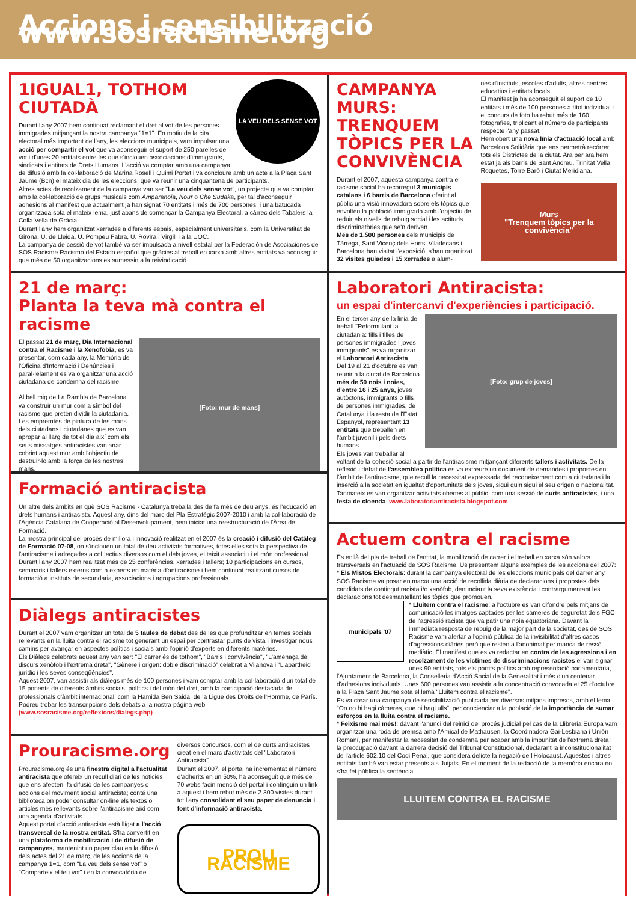Accions i sensibilització www.sosracisme.org
LA VEU DELS SENSE VOT
1IGUAL1, TOTHOM CIUTADÀ
Durant l'any 2007 hem continuat reclamant el dret al vot de les persones immigrades mitjançant la nostra campanya "1=1". En motiu de la cita electoral més important de l'any, les eleccions municipals, vam impulsar una acció per compartir el vot que va aconseguir el suport de 250 parelles de vot i d'unes 20 entitats entre les que s'inclouen associacions d'immigrants, sindicats i entitats de Drets Humans. L'acció va comptar amb una campanya de difusió amb la col·laboració de Marina Rosell i Quimi Portet i va concloure amb un acte a la Plaça Sant Jaume (Bcn) el mateix dia de les eleccions, que va reunir una cinquantena de participants.
Altres actes de recolzament de la campanya van ser "La veu dels sense vot", un projecte que va comptar amb la col·laboració de grups musicals com Amparanoia, Nour o Che Sudaka, per tal d'aconseguir adhesions al manifest que actualment ja han signat 70 entitats i més de 700 persones; i una batucada organitzada sota el mateix lema, just abans de començar la Campanya Electoral, a càrrec dels Tabalers la Colla Vella de Gràcia.
Durant l'any hem organitzat xerrades a diferents espais, especialment universitaris, com la Universtitat de Girona, U. de Lleida, U. Pompeu Fabra, U. Rovira i Virgili i a la UOC.
La campanya de cessió de vot també va ser impulsada a nivell estatal per la Federación de Asociaciones de SOS Racisme Racismo del Estado español que gràcies al treball en xarxa amb altres entitats va aconseguir que més de 50 organitzacions es sumessin a la reivindicació
21 de març:
Planta la teva mà contra el racisme
[Foto: mur de mans]
El passat 21 de març, Dia Internacional contra el Racisme i la Xenofòbia, es va presentar, com cada any, la Memòria de l'Oficina d'Informació i Denúncies i paral·lelament es va organitzar una acció ciutadana de condemna del racisme.
Al bell mig de La Rambla de Barcelona va construir un mur com a símbol del racisme que pretén dividir la ciutadania. Les empremtes de pintura de les mans dels ciutadans i ciutadanes que es van apropar al llarg de tot el dia així com els seus missatges antiracistes van anar cobrint aquest mur amb l'objectiu de destruir-lo amb la força de les nostres mans.
Formació antiracista
Un altre dels àmbits en què SOS Racisme - Catalunya treballa des de fa més de deu anys, és l'educació en drets humans i antiracista. Aquest any, dins del marc del Pla Estratègic 2007-2010 i amb la col·laboració de l'Agència Catalana de Cooperació al Desenvolupament, hem iniciat una reestructuració de l'Àrea de Formació.
La mostra principal del procés de millora i innovació realitzat en el 2007 és la creació i difusió del Catàleg de Formació 07-08, on s'inclouen un total de deu activitats formatives, totes elles sota la perspectiva de l'antiracisme i adreçades a col·lectius diversos com el dels joves, el teixit associatiu i el món professional.
Durant l'any 2007 hem realitzat més de 25 conferències, xerrades i tallers; 10 participacions en cursos, seminaris i tallers externs com a experts en matèria d'antiracisme i hem continuat realitzant cursos de formació a instituts de secundaria, associacions i agrupacions professionals.
Diàlegs antiracistes
Durant el 2007 vam organitzar un total de 5 taules de debat des de les que profunditzar en temes socials rellevants en la lluita contra el racisme tot generant un espai per contrastar punts de vista i investigar nous camins per avançar en aspectes polítics i socials amb l'opinió d'experts en diferents matèries.
Els Diàlegs celebrats aquest any van ser: "El carrer és de tothom", "Barris i convivència", "L'amenaça del discurs xenòfob i l'extrema dreta", "Gènere i origen: doble discriminació" celebrat a Vilanova i "L'apartheid jurídic i les seves conseqüències".
Aquest 2007, van assistir als diàlegs més de 100 persones i vam comptar amb la col·laboració d'un total de 15 ponents de diferents àmbits socials, polítics i del món del dret, amb la participació destacada de professionals d'àmbit internacional, com la Hamida Ben Saida, de la Ligue des Droits de l'Homme, de París. Podreu trobar les transcripcions dels debats a la nostra pàgina web (www.sosracisme.org/reflexions/dialegs.php).
Prouracisme.org
Prouracisme.org és una finestra digital a l'actualitat antiracista que ofereix un recull diari de les noticies que ens afecten; fa difusió de les campanyes o accions del moviment social antiracista; conté una biblioteca on poder consultar on-line els textos o articles més rellevants sobre l'antiracisme així com una agenda d'activitats.
Aquest portal d'acció antiracista està lligat a l'acció transversal de la nostra entitat. S'ha convertit en una plataforma de mobilització i de difusió de campanyes, mantenint un paper clau en la difusió dels actes del 21 de març, de les accions de la campanya 1=1, com "La veu dels sense vot" o "Comparteix el teu vot" i en la convocatòria de
diversos concursos, com el de curts antiracistes creat en el marc d'activitats del "Laboratori Antiracista".
Durant el 2007, el portal ha incrementat el número d'adherits en un 50%, ha aconseguit que més de 70 webs facin menció del portal i continguin un link a aquest i hem rebut més de 2.300 visites durant tot l'any consolidant el seu paper de denuncia i font d'informació antiracista.
PROU RACISME
CAMPANYA MURS: TRENQUEM TÒPICS PER LA CONVIVÈNCIA
Durant el 2007, aquesta campanya contra el racisme social ha recorregut 3 municipis catalans i 6 barris de Barcelona oferint al públic una visió innovadora sobre els tòpics que envolten la població immigrada amb l'objectiu de reduir els nivells de rebuig social i les actituds discriminatòries que se'n deriven.
Més de 1.500 persones dels municipis de Tàrrega, Sant Vicenç dels Horts, Viladecans i Barcelona han visitat l'exposició, s'han organitzat 32 visites guiades i 15 xerrades a alum-
nes d'instituts, escoles d'adults, altres centres educatius i entitats locals.
El manifest ja ha aconseguit el suport de 10 entitats i més de 100 persones a títol individual i el concurs de foto ha rebut més de 160 fotografies, triplicant el número de participants respecte l'any passat.
Hem obert una nova línia d'actuació local amb Barcelona Solidària que ens permetrà recórrer tots els Districtes de la ciutat. Ara per ara hem estat ja als barris de Sant Andreu, Trinitat Vella, Roquetes, Torre Baró i Ciutat Meridiana.
Murs
"Trenquem tòpics per la convivència"
Laboratori Antiracista:
un espai d'intercanvi d'experiències i participació.
[Foto: grup de joves]
En el tercer any de la linia de treball "Reformulant la ciutadania: fills i filles de persones immigrades i joves immigrants" es va organitzar el Laboratori Antiracista. Del 19 al 21 d'octubre es van reunir a la ciutat de Barcelona més de 50 nois i noies, d'entre 16 i 25 anys, joves autòctons, immigrants o fills de persones immigrades, de Catalunya i la resta de l'Estat Espanyol, representant 13 entitats que treballen en l'àmbit juvenil i pels drets humans.
Els joves van treballar al voltant de la cohesió social a partir de l'antiracisme mitjançant diferents tallers i activitats. De la reflexió i debat de l'assemblea política es va extreure un document de demandes i propostes en l'àmbit de l'antiracisme, que recull la necessitat expressada del reconeixement com a ciutadans i la inserció a la societat en igualtat d'oportunitats dels joves, sigui quin sigui el seu origen o nacionalitat.
Tanmateix es van organitzar activitats obertes al públic, com una sessió de curts antiracistes, i una festa de cloenda. www.laboratoriantiracista.blogspot.com
Actuem contra el racisme
És enllà del pla de treball de l'entitat, la mobilització de carrer i el treball en xarxa són valors transversals en l'actuació de SOS Racisme. Us presentem alguns exemples de les accions del 2007:
* Els Mistos Electorals: durant la campanya electoral de les eleccions municipals del darrer any, SOS Racisme va posar en marxa una acció de recollida diària de declaracions i propostes dels candidats de contingut racista i/o xenòfob, denunciant la seva existència i contrargumentant les declaracions tot desmantellant les tòpics que promouen.
municipals '07
* Lluitem contra el racisme: a l'octubre es van difondre pels mitjans de comunicació les imatges captades per les càmeres de seguretat dels FGC de l'agressió racista que va patir una noia equatoriana. Davant la immediata resposta de rebuig de la major part de la societat, des de SOS Racisme vam alertar a l'opinió pública de la invisibilitat d'altres casos d'agressions diàries però que resten a l'anonimat per manca de ressò mediàtic. El manifest que es va redactar en contra de les agressions i en recolzament de les víctimes de discriminacions racistes el van signar unes 90 entitats, tots els partits polítics amb representació parlamentària, l'Ajuntament de Barcelona, la Conselleria d'Acció Social de la Generalitat i més d'un centenar d'adhesions individuals. Unes 600 persones van assistir a la concentració convocada el 25 d'octubre a la Plaça Sant Jaume sota el lema "Lluitem contra el racisme".
Es va crear una campanya de sensibilització publicada per diversos mitjans impresos, amb el lema "On no hi hagi càmeres, que hi hagi ulls", per concienciar a la població de la importància de sumar esforços en la lluita contra el racisme.
* Feixisme mai més!: davant l'anunci del reinici del procés judicial pel cas de la Llibreria Europa vam organitzar una roda de premsa amb l'Amical de Mathausen, la Coordinadora Gai-Lesbiana i Unión Romaní, per manifestar la necessitat de condemna per acabar amb la impunitat de l'extrema dreta i la preocupació davant la darrera decisió del Tribunal Constitucional, declarant la inconstitucionalitat de l'article 602.10 del Codi Penal, que considera delicte la negació de l'Holocaust. Aquestes i altres entitats també van estar presents als Jutjats. En el moment de la redacció de la memòria encara no s'ha fet pública la sentència.
LLUITEM CONTRA EL RACISME